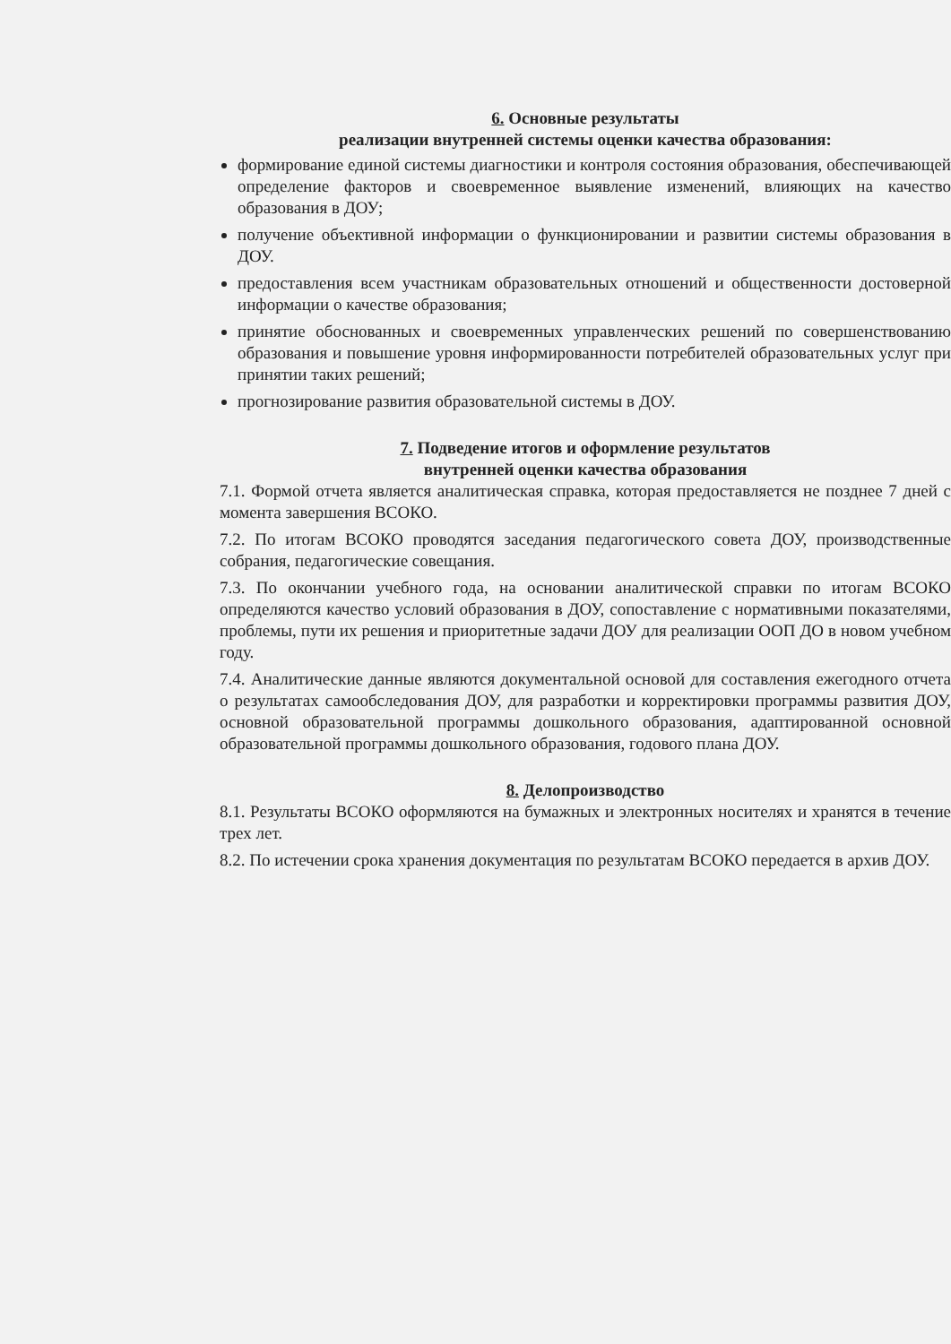6. Основные результаты
реализации внутренней системы оценки качества образования:
формирование единой системы диагностики и контроля состояния образования, обеспечивающей определение факторов и своевременное выявление изменений, влияющих на качество образования в ДОУ;
получение объективной информации о функционировании и развитии системы образования в ДОУ.
предоставления всем участникам образовательных отношений и общественности достоверной информации о качестве образования;
принятие обоснованных и своевременных управленческих решений по совершенствованию образования и повышение уровня информированности потребителей образовательных услуг при принятии таких решений;
прогнозирование развития образовательной системы в ДОУ.
7. Подведение итогов и оформление результатов
внутренней оценки качества образования
7.1. Формой отчета является аналитическая справка, которая предоставляется не позднее 7 дней с момента завершения ВСОКО.
7.2. По итогам ВСОКО проводятся заседания педагогического совета ДОУ, производственные собрания, педагогические совещания.
7.3. По окончании учебного года, на основании аналитической справки по итогам ВСОКО определяются качество условий образования в ДОУ, сопоставление с нормативными показателями, проблемы, пути их решения и приоритетные задачи ДОУ для реализации ООП ДО в новом учебном году.
7.4. Аналитические данные являются документальной основой для составления ежегодного отчета о результатах самообследования ДОУ, для разработки и корректировки программы развития ДОУ, основной образовательной программы дошкольного образования, адаптированной основной образовательной программы дошкольного образования, годового плана ДОУ.
8. Делопроизводство
8.1. Результаты ВСОКО оформляются на бумажных и электронных носителях и хранятся в течение трех лет.
8.2. По истечении срока хранения документация по результатам ВСОКО передается в архив ДОУ.